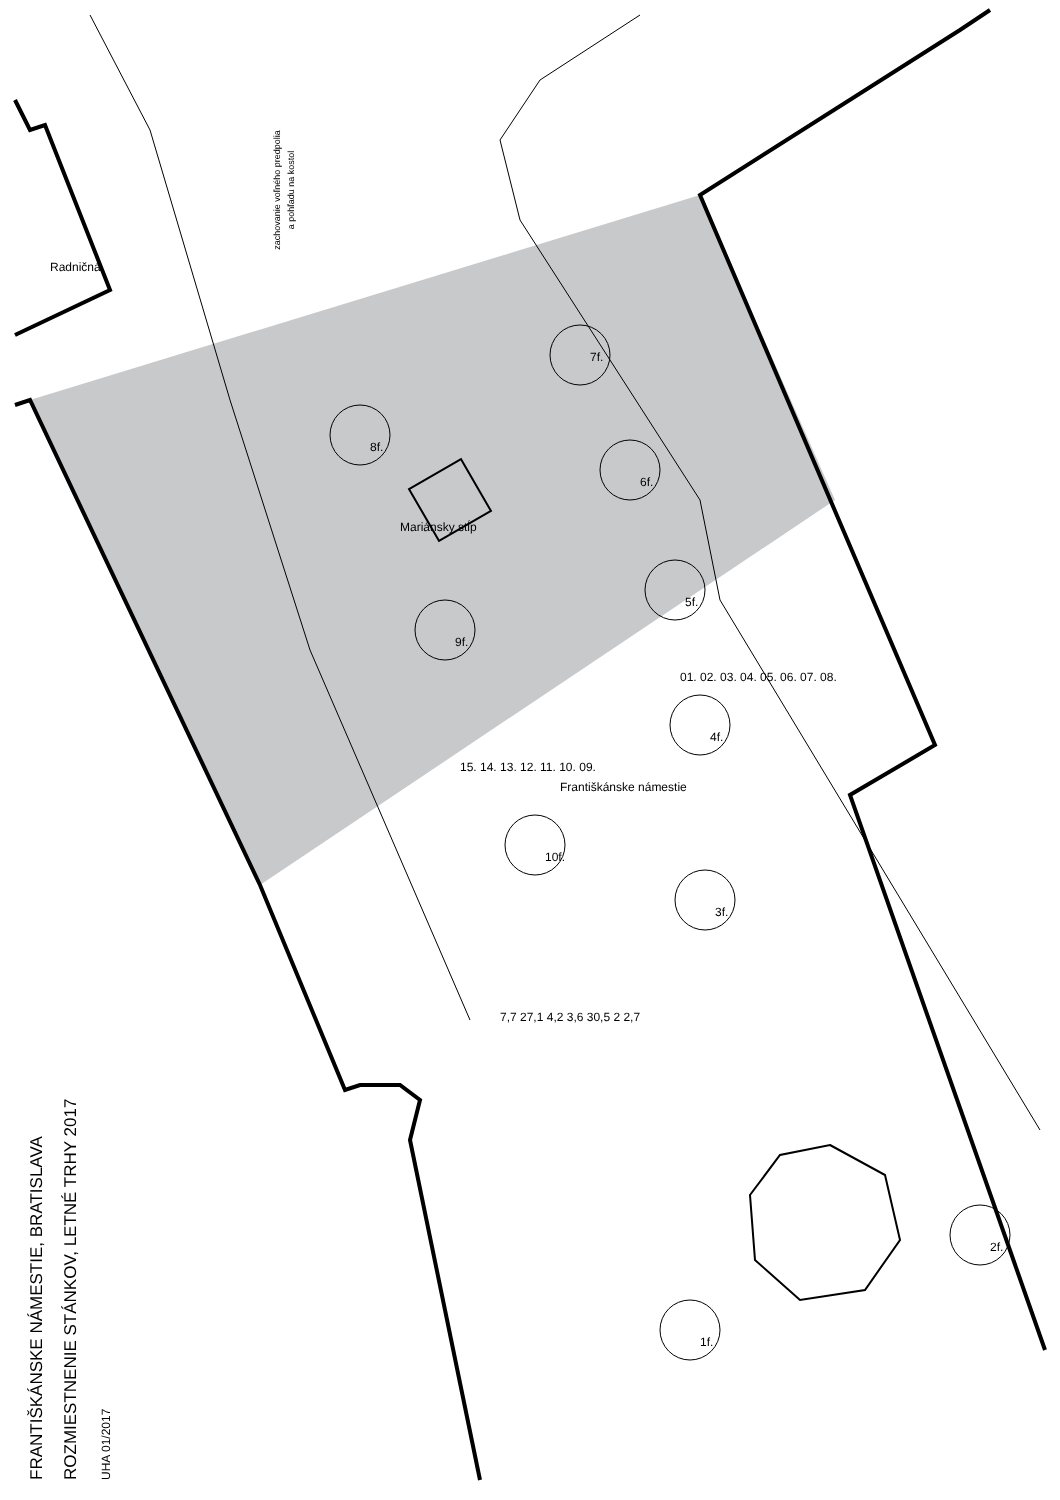zachovanie voľného predpolia
a pohľadu na kostol
Radničná
Mariánsky stĺp
Františkánske námestie
7f.
8f.
6f.
5f.
9f.
4f.
10f.
3f.
2f.
1f.
01. 02. 03. 04. 05. 06. 07. 08.
15. 14. 13. 12. 11. 10. 09.
7,7 27,1 4,2 3,6 30,5 2 2,7
FRANTIŠKÁNSKE NÁMESTIE, BRATISLAVA
ROZMIESTNENIE STÁNKOV, LETNÉ TRHY 2017
UHA 01/2017